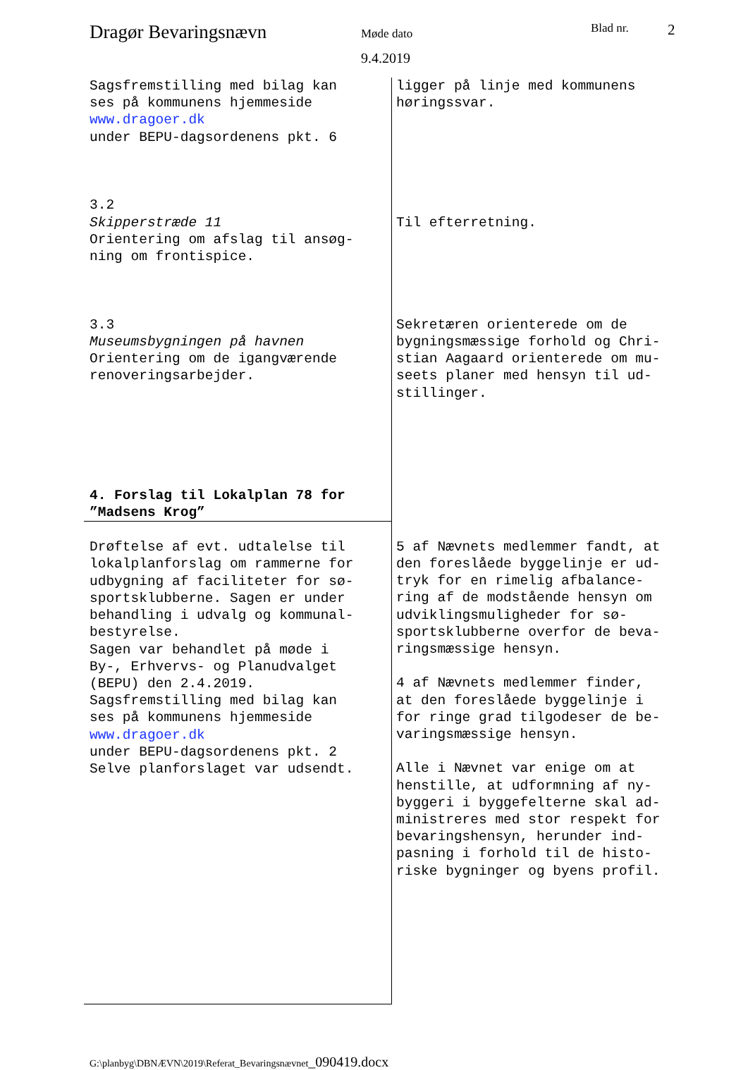Dragør Bevaringsnævn
Møde dato
9.4.2019
Blad nr. 2
| Sagsfremstilling med bilag kan ses på kommunens hjemmeside www.dragoer.dk under BEPU-dagsordenens pkt. 6 3.2 Skipperstræde 11 Orientering om afslag til ansøg- ning om frontispice. 3.3 Museumsbygningen på havnen Orientering om de igangværende renoveringsarbejder. 4. Forslag til Lokalplan 78 for ”Madsens Krog” | ligger på linje med kommunens høringssvar. Til efterretning. Sekretæren orienterede om de bygningsmæssige forhold og Chri- stian Aagaard orienterede om mu- seets planer med hensyn til ud- stillinger. |
| Drøftelse af evt. udtalelse til lokalplanforslag om rammerne for udbygning af faciliteter for sø- sportsklubberne. Sagen er under behandling i udvalg og kommunal- bestyrelse. Sagen var behandlet på møde i By-, Erhvervs- og Planudvalget (BEPU) den 2.4.2019. Sagsfremstilling med bilag kan ses på kommunens hjemmeside www.dragoer.dk under BEPU-dagsordenens pkt. 2 Selve planforslaget var udsendt. | 5 af Nævnets medlemmer fandt, at den foreslåede byggelinje er ud- tryk for en rimelig afbalance- ring af de modstående hensyn om udviklingsmuligheder for sø- sportsklubberne overfor de beva- ringsmæssige hensyn. 4 af Nævnets medlemmer finder, at den foreslåede byggelinje i for ringe grad tilgodeser de be- varingsmæssige hensyn. Alle i Nævnet var enige om at henstille, at udformning af ny- byggeri i byggefelterne skal ad- ministreres med stor respekt for bevaringshensyn, herunder ind- pasning i forhold til de histo- riske bygninger og byens profil. |
G:\planbyg\DBNÆVN\2019\Referat_Bevaringsnævnet_090419.docx